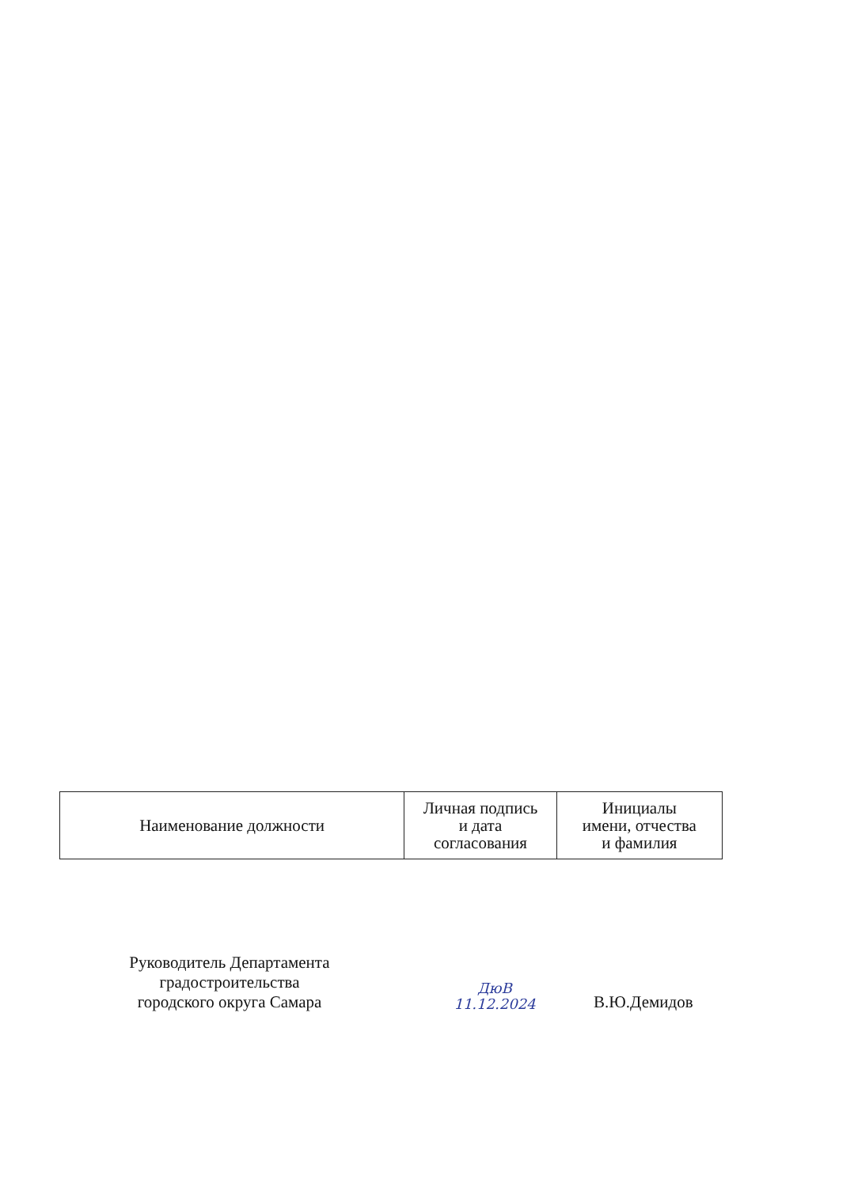| Наименование должности | Личная подпись и дата согласования | Инициалы имени, отчества и фамилия |
| --- | --- | --- |
Руководитель Департамента
градостроительства
городского округа Самара
ДюВ
11.12.2024
В.Ю.Демидов